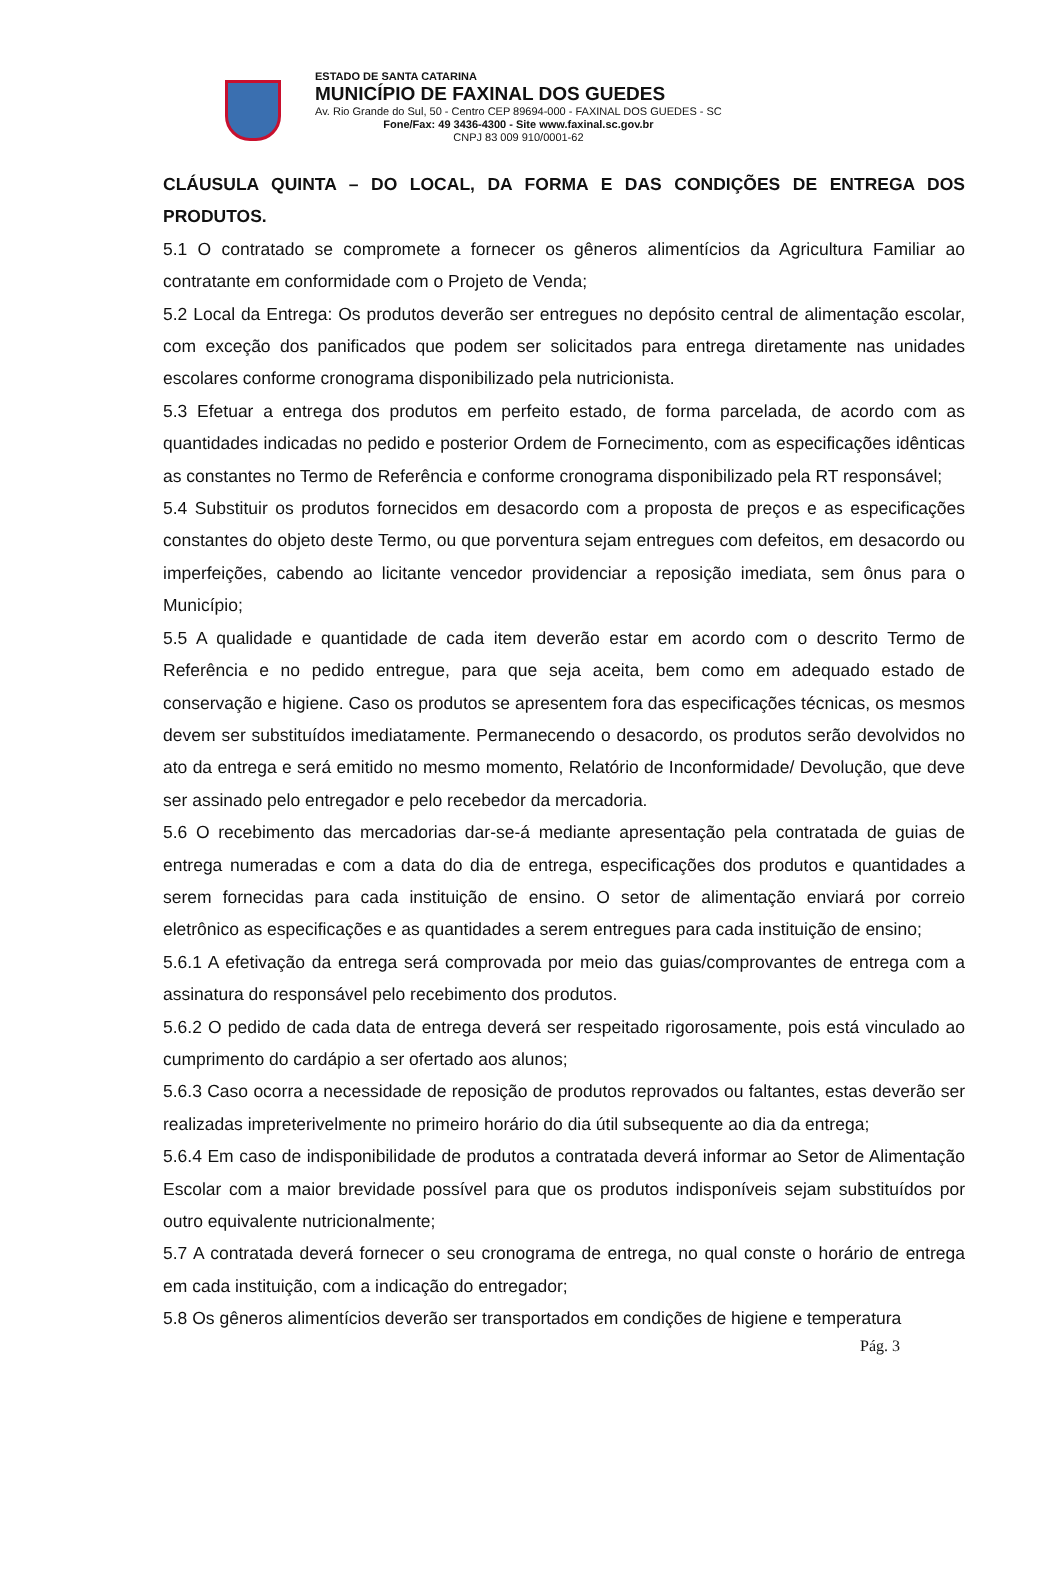ESTADO DE SANTA CATARINA
MUNICÍPIO DE FAXINAL DOS GUEDES
Av. Rio Grande do Sul, 50 - Centro CEP 89694-000 - FAXINAL DOS GUEDES - SC
Fone/Fax: 49 3436-4300 - Site www.faxinal.sc.gov.br
CNPJ 83 009 910/0001-62
CLÁUSULA QUINTA – DO LOCAL, DA FORMA E DAS CONDIÇÕES DE ENTREGA DOS PRODUTOS.
5.1 O contratado se compromete a fornecer os gêneros alimentícios da Agricultura Familiar ao contratante em conformidade com o Projeto de Venda;
5.2 Local da Entrega: Os produtos deverão ser entregues no depósito central de alimentação escolar, com exceção dos panificados que podem ser solicitados para entrega diretamente nas unidades escolares conforme cronograma disponibilizado pela nutricionista.
5.3 Efetuar a entrega dos produtos em perfeito estado, de forma parcelada, de acordo com as quantidades indicadas no pedido e posterior Ordem de Fornecimento, com as especificações idênticas as constantes no Termo de Referência e conforme cronograma disponibilizado pela RT responsável;
5.4 Substituir os produtos fornecidos em desacordo com a proposta de preços e as especificações constantes do objeto deste Termo, ou que porventura sejam entregues com defeitos, em desacordo ou imperfeições, cabendo ao licitante vencedor providenciar a reposição imediata, sem ônus para o Município;
5.5 A qualidade e quantidade de cada item deverão estar em acordo com o descrito Termo de Referência e no pedido entregue, para que seja aceita, bem como em adequado estado de conservação e higiene. Caso os produtos se apresentem fora das especificações técnicas, os mesmos devem ser substituídos imediatamente. Permanecendo o desacordo, os produtos serão devolvidos no ato da entrega e será emitido no mesmo momento, Relatório de Inconformidade/ Devolução, que deve ser assinado pelo entregador e pelo recebedor da mercadoria.
5.6 O recebimento das mercadorias dar-se-á mediante apresentação pela contratada de guias de entrega numeradas e com a data do dia de entrega, especificações dos produtos e quantidades a serem fornecidas para cada instituição de ensino. O setor de alimentação enviará por correio eletrônico as especificações e as quantidades a serem entregues para cada instituição de ensino;
5.6.1 A efetivação da entrega será comprovada por meio das guias/comprovantes de entrega com a assinatura do responsável pelo recebimento dos produtos.
5.6.2 O pedido de cada data de entrega deverá ser respeitado rigorosamente, pois está vinculado ao cumprimento do cardápio a ser ofertado aos alunos;
5.6.3 Caso ocorra a necessidade de reposição de produtos reprovados ou faltantes, estas deverão ser realizadas impreterivelmente no primeiro horário do dia útil subsequente ao dia da entrega;
5.6.4 Em caso de indisponibilidade de produtos a contratada deverá informar ao Setor de Alimentação Escolar com a maior brevidade possível para que os produtos indisponíveis sejam substituídos por outro equivalente nutricionalmente;
5.7 A contratada deverá fornecer o seu cronograma de entrega, no qual conste o horário de entrega em cada instituição, com a indicação do entregador;
5.8 Os gêneros alimentícios deverão ser transportados em condições de higiene e temperatura
Pág. 3